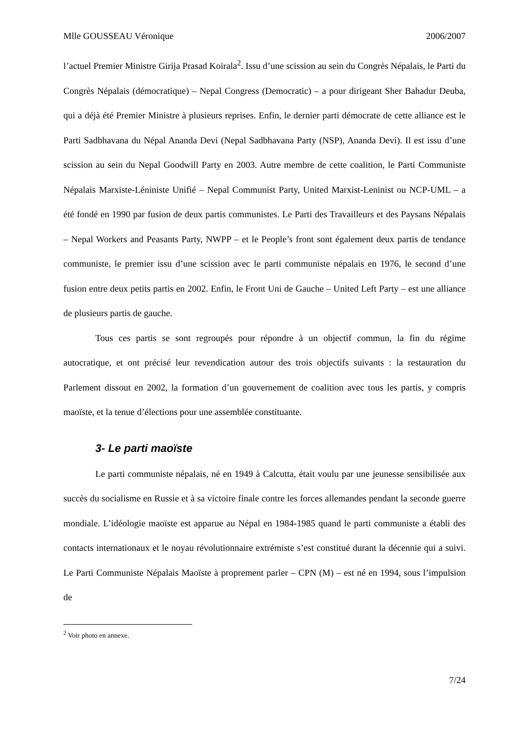Mlle GOUSSEAU Véronique 2006/2007
l’actuel Premier Ministre Girija Prasad Koirala<sup>2</sup>. Issu d’une scission au sein du Congrès Népalais, le Parti du Congrès Népalais (démocratique) – Nepal Congress (Democratic) – a pour dirigeant Sher Bahadur Deuba, qui a déjà été Premier Ministre à plusieurs reprises. Enfin, le dernier parti démocrate de cette alliance est le Parti Sadbhavana du Népal Ananda Devi (Nepal Sadbhavana Party (NSP), Ananda Devi). Il est issu d’une scission au sein du Nepal Goodwill Party en 2003. Autre membre de cette coalition, le Parti Communiste Népalais Marxiste-Léniniste Unifié – Nepal Communist Party, United Marxist-Leninist ou NCP-UML – a été fondé en 1990 par fusion de deux partis communistes. Le Parti des Travailleurs et des Paysans Népalais – Nepal Workers and Peasants Party, NWPP – et le People’s front sont également deux partis de tendance communiste, le premier issu d’une scission avec le parti communiste népalais en 1976, le second d’une fusion entre deux petits partis en 2002. Enfin, le Front Uni de Gauche – United Left Party – est une alliance de plusieurs partis de gauche.
Tous ces partis se sont regroupés pour répondre à un objectif commun, la fin du régime autocratique, et ont précisé leur revendication autour des trois objectifs suivants : la restauration du Parlement dissout en 2002, la formation d’un gouvernement de coalition avec tous les partis, y compris maoïste, et la tenue d’élections pour une assemblée constituante.
3- Le parti maoïste
Le parti communiste népalais, né en 1949 à Calcutta, était voulu par une jeunesse sensibilisée aux succès du socialisme en Russie et à sa victoire finale contre les forces allemandes pendant la seconde guerre mondiale. L’idéologie maoïste est apparue au Népal en 1984-1985 quand le parti communiste a établi des contacts internationaux et le noyau révolutionnaire extrémiste s’est constitué durant la décennie qui a suivi. Le Parti Communiste Népalais Maoïste à proprement parler – CPN (M) – est né en 1994, sous l’impulsion de
<sup>2</sup> Voir photo en annexe.
7/24